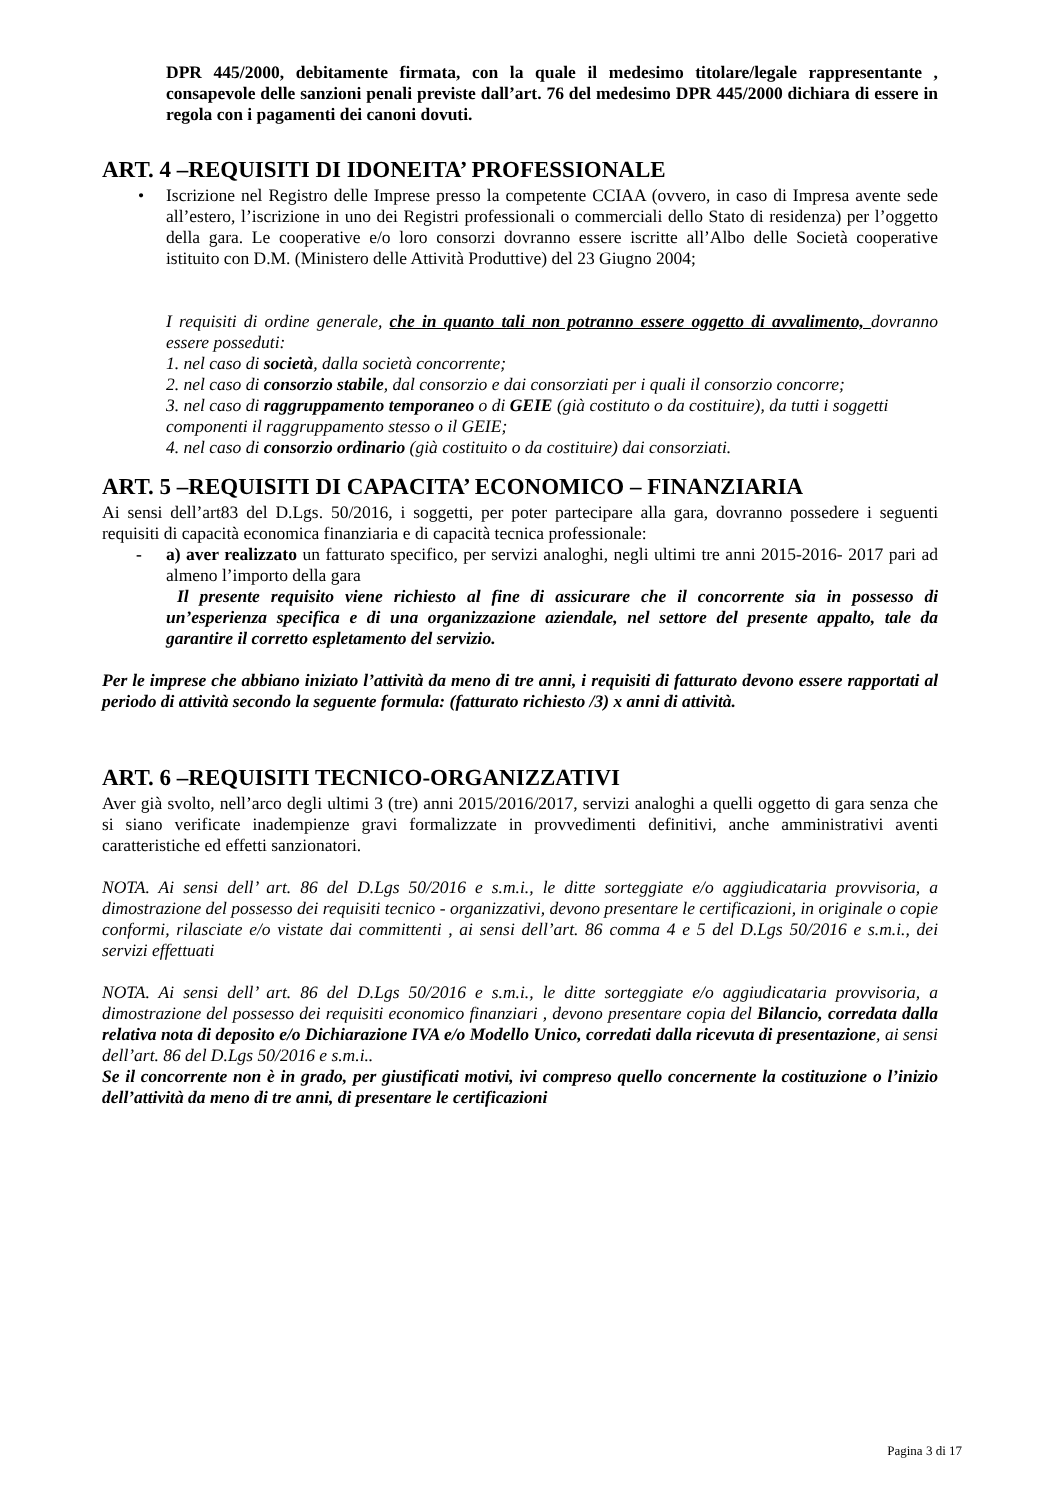DPR 445/2000, debitamente firmata, con la quale il medesimo titolare/legale rappresentante , consapevole delle sanzioni penali previste dall’art. 76 del medesimo DPR 445/2000 dichiara di essere in regola con i pagamenti dei canoni dovuti.
ART. 4 –REQUISITI DI IDONEITA’ PROFESSIONALE
• Iscrizione nel Registro delle Imprese presso la competente CCIAA (ovvero, in caso di Impresa avente sede all’estero, l’iscrizione in uno dei Registri professionali o commerciali dello Stato di residenza) per l’oggetto della gara. Le cooperative e/o loro consorzi dovranno essere iscritte all’Albo delle Società cooperative istituito con D.M. (Ministero delle Attività Produttive) del 23 Giugno 2004;
I requisiti di ordine generale, che in quanto tali non potranno essere oggetto di avvalimento, dovranno essere posseduti:
1. nel caso di società, dalla società concorrente;
2. nel caso di consorzio stabile, dal consorzio e dai consorziati per i quali il consorzio concorre;
3. nel caso di raggruppamento temporaneo o di GEIE (già costituto o da costituire), da tutti i soggetti
componenti il raggruppamento stesso o il GEIE;
4. nel caso di consorzio ordinario (già costituito o da costituire) dai consorziati.
ART. 5 –REQUISITI DI CAPACITA’ ECONOMICO – FINANZIARIA
Ai sensi dell’art83 del D.Lgs. 50/2016, i soggetti, per poter partecipare alla gara, dovranno possedere i seguenti requisiti di capacità economica finanziaria e di capacità tecnica professionale:
- a) aver realizzato un fatturato specifico, per servizi analoghi, negli ultimi tre anni 2015-2016- 2017 pari ad almeno l’importo della gara
Il presente requisito viene richiesto al fine di assicurare che il concorrente sia in possesso di un’esperienza specifica e di una organizzazione aziendale, nel settore del presente appalto, tale da garantire il corretto espletamento del servizio.
Per le imprese che abbiano iniziato l’attività da meno di tre anni, i requisiti di fatturato devono essere rapportati al periodo di attività secondo la seguente formula: (fatturato richiesto /3) x anni di attività.
ART. 6 –REQUISITI TECNICO-ORGANIZZATIVI
Aver già svolto, nell’arco degli ultimi 3 (tre) anni 2015/2016/2017, servizi analoghi a quelli oggetto di gara senza che si siano verificate inadempienze gravi formalizzate in provvedimenti definitivi, anche amministrativi aventi caratteristiche ed effetti sanzionatori.
NOTA. Ai sensi dell’ art. 86 del D.Lgs 50/2016 e s.m.i., le ditte sorteggiate e/o aggiudicataria provvisoria, a dimostrazione del possesso dei requisiti tecnico - organizzativi, devono presentare le certificazioni, in originale o copie conformi, rilasciate e/o vistate dai committenti , ai sensi dell’art. 86 comma 4 e 5 del D.Lgs 50/2016 e s.m.i., dei servizi effettuati
NOTA. Ai sensi dell’ art. 86 del D.Lgs 50/2016 e s.m.i., le ditte sorteggiate e/o aggiudicataria provvisoria, a dimostrazione del possesso dei requisiti economico finanziari , devono presentare copia del Bilancio, corredata dalla relativa nota di deposito e/o Dichiarazione IVA e/o Modello Unico, corredati dalla ricevuta di presentazione, ai sensi dell’art. 86 del D.Lgs 50/2016 e s.m.i..
Se il concorrente non è in grado, per giustificati motivi, ivi compreso quello concernente la costituzione o l’inizio dell’attività da meno di tre anni, di presentare le certificazioni
Pagina 3 di 17